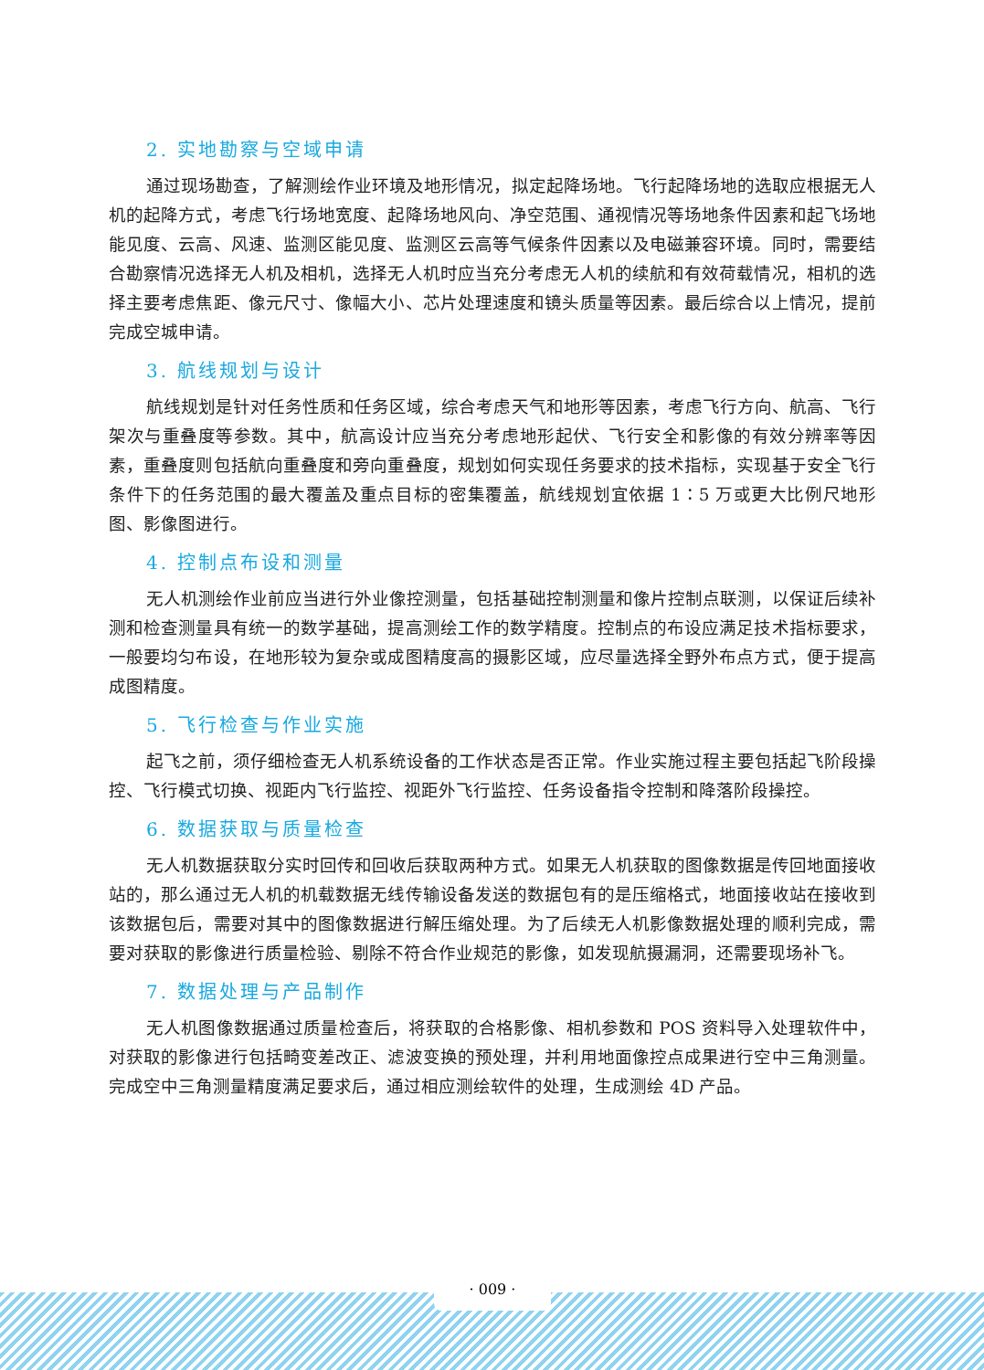2. 实地勘察与空域申请
通过现场勘查，了解测绘作业环境及地形情况，拟定起降场地。飞行起降场地的选取应根据无人机的起降方式，考虑飞行场地宽度、起降场地风向、净空范围、通视情况等场地条件因素和起飞场地能见度、云高、风速、监测区能见度、监测区云高等气候条件因素以及电磁兼容环境。同时，需要结合勘察情况选择无人机及相机，选择无人机时应当充分考虑无人机的续航和有效荷载情况，相机的选择主要考虑焦距、像元尺寸、像幅大小、芯片处理速度和镜头质量等因素。最后综合以上情况，提前完成空城申请。
3. 航线规划与设计
航线规划是针对任务性质和任务区域，综合考虑天气和地形等因素，考虑飞行方向、航高、飞行架次与重叠度等参数。其中，航高设计应当充分考虑地形起伏、飞行安全和影像的有效分辨率等因素，重叠度则包括航向重叠度和旁向重叠度，规划如何实现任务要求的技术指标，实现基于安全飞行条件下的任务范围的最大覆盖及重点目标的密集覆盖，航线规划宜依据 1∶5 万或更大比例尺地形图、影像图进行。
4. 控制点布设和测量
无人机测绘作业前应当进行外业像控测量，包括基础控制测量和像片控制点联测，以保证后续补测和检查测量具有统一的数学基础，提高测绘工作的数学精度。控制点的布设应满足技术指标要求，一般要均匀布设，在地形较为复杂或成图精度高的摄影区域，应尽量选择全野外布点方式，便于提高成图精度。
5. 飞行检查与作业实施
起飞之前，须仔细检查无人机系统设备的工作状态是否正常。作业实施过程主要包括起飞阶段操控、飞行模式切换、视距内飞行监控、视距外飞行监控、任务设备指令控制和降落阶段操控。
6. 数据获取与质量检查
无人机数据获取分实时回传和回收后获取两种方式。如果无人机获取的图像数据是传回地面接收站的，那么通过无人机的机载数据无线传输设备发送的数据包有的是压缩格式，地面接收站在接收到该数据包后，需要对其中的图像数据进行解压缩处理。为了后续无人机影像数据处理的顺利完成，需要对获取的影像进行质量检验、剔除不符合作业规范的影像，如发现航摄漏洞，还需要现场补飞。
7. 数据处理与产品制作
无人机图像数据通过质量检查后，将获取的合格影像、相机参数和 POS 资料导入处理软件中，对获取的影像进行包括畸变差改正、滤波变换的预处理，并利用地面像控点成果进行空中三角测量。完成空中三角测量精度满足要求后，通过相应测绘软件的处理，生成测绘 4D 产品。
· 009 ·